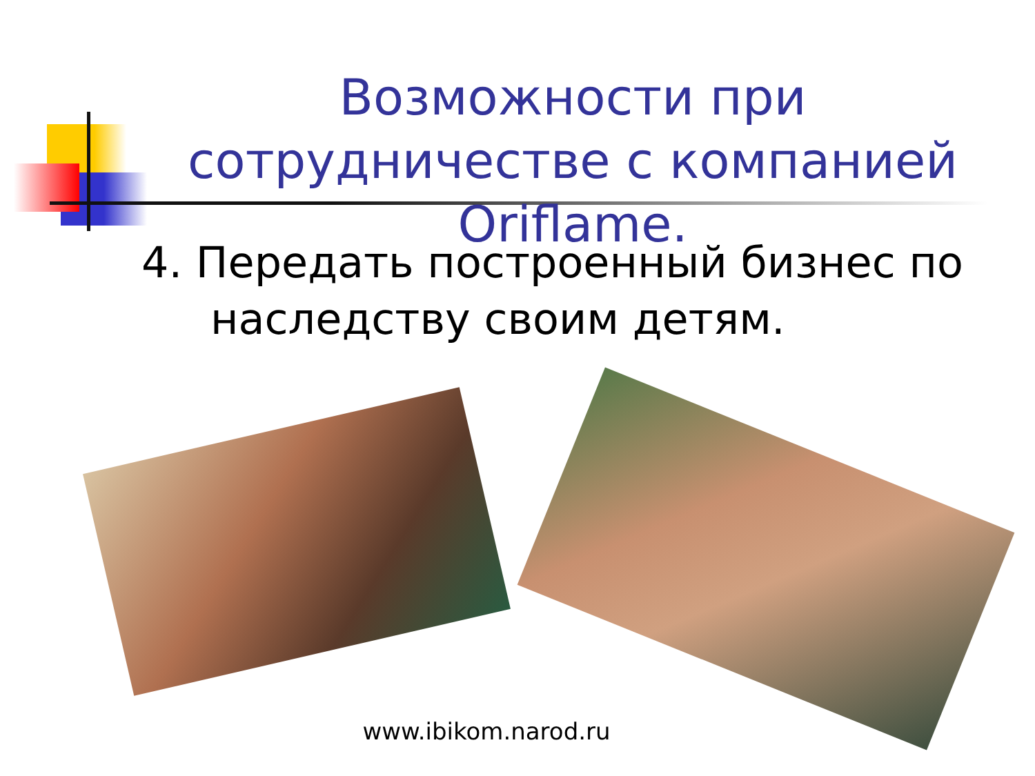Возможности при сотрудничестве с компанией Oriflame.
4. Передать построенный бизнес по наследству своим детям.
www.ibikom.narod.ru